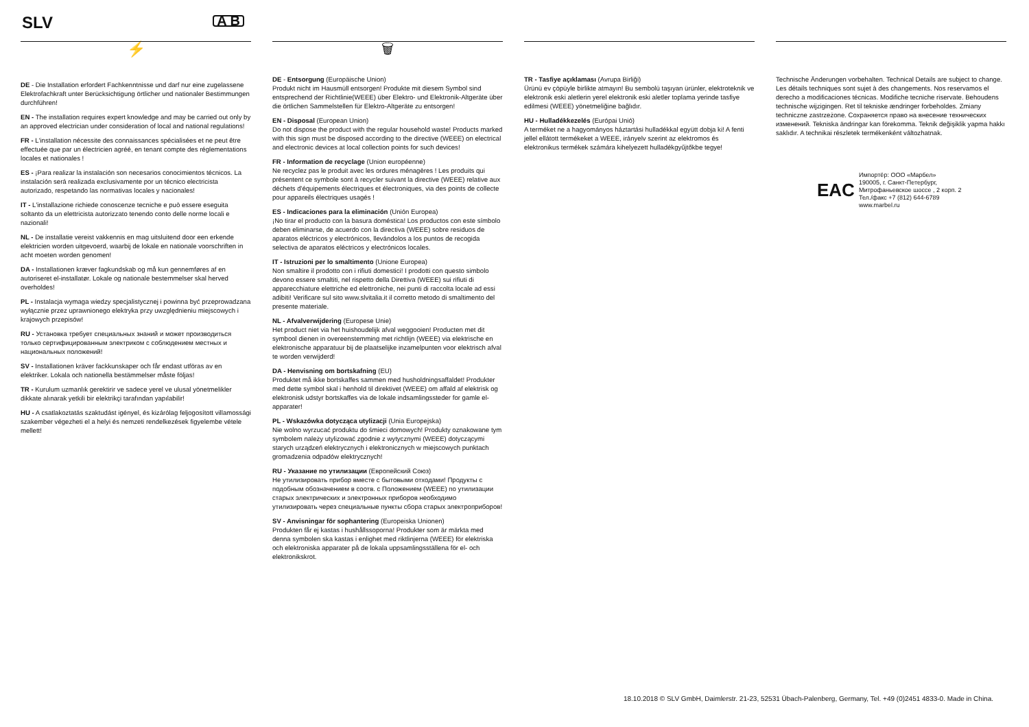SLV A B
⚡
DE - Die Installation erfordert Fachkenntnisse und darf nur eine zugelassene Elektrofachkraft unter Berücksichtigung örtlicher und nationaler Bestimmungen durchführen!
EN - The installation requires expert knowledge and may be carried out only by an approved electrician under consideration of local and national regulations!
FR - L'installation nécessite des connaissances spécialisées et ne peut être effectuée que par un électricien agréé, en tenant compte des réglementations locales et nationales !
ES - ¡Para realizar la instalación son necesarios conocimientos técnicos. La instalación será realizada exclusivamente por un técnico electricista autorizado, respetando las normativas locales y nacionales!
IT - L'installazione richiede conoscenze tecniche e può essere eseguita soltanto da un elettricista autorizzato tenendo conto delle norme locali e nazionali!
NL - De installatie vereist vakkennis en mag uitsluitend door een erkende elektricien worden uitgevoerd, waarbij de lokale en nationale voorschriften in acht moeten worden genomen!
DA - Installationen kræver fagkundskab og må kun gennemføres af en autoriseret el-installatør. Lokale og nationale bestemmelser skal herved overholdes!
PL - Instalacja wymaga wiedzy specjalistycznej i powinna być przeprowadzana wyłącznie przez uprawnionego elektryka przy uwzględnieniu miejscowych i krajowych przepisów!
RU - Установка требует специальных знаний и может производиться только сертифицированным электриком с соблюдением местных и национальных положений!
SV - Installationen kräver fackkunskaper och får endast utföras av en elektriker. Lokala och nationella bestämmelser måste följas!
TR - Kurulum uzmanlık gerektirir ve sadece yerel ve ulusal yönetmelikler dikkate alınarak yetkili bir elektrikçi tarafından yapılabilir!
HU - A csatlakoztatás szaktudást igényel, és kizárólag feljogosított villamossági szakember végezheti el a helyi és nemzeti rendelkezések figyelembe vétele mellett!
🗑
DE - Entsorgung (Europäische Union)
Produkt nicht im Hausmüll entsorgen! Produkte mit diesem Symbol sind entsprechend der Richtlinie(WEEE) über Elektro- und Elektronik-Altgeräte über die örtlichen Sammelstellen für Elektro-Altgeräte zu entsorgen!
EN - Disposal (European Union)
Do not dispose the product with the regular household waste! Products marked with this sign must be disposed according to the directive (WEEE) on electrical and electronic devices at local collection points for such devices!
FR - Information de recyclage (Union européenne)
Ne recyclez pas le produit avec les ordures ménagères ! Les produits qui présentent ce symbole sont à recycler suivant la directive (WEEE) relative aux déchets d'équipements électriques et électroniques, via des points de collecte pour appareils électriques usagés !
ES - Indicaciones para la eliminación (Unión Europea)
¡No tirar el producto con la basura doméstica! Los productos con este símbolo deben eliminarse, de acuerdo con la directiva (WEEE) sobre residuos de aparatos eléctricos y electrónicos, llevándolos a los puntos de recogida selectiva de aparatos eléctricos y electrónicos locales.
IT - Istruzioni per lo smaltimento (Unione Europea)
Non smaltire il prodotto con i rifiuti domestici! I prodotti con questo simbolo devono essere smaltiti, nel rispetto della Direttiva (WEEE) sui rifiuti di apparecchiature elettriche ed elettroniche, nei punti di raccolta locale ad essi adibiti! Verificare sul sito www.slvitalia.it il corretto metodo di smaltimento del presente materiale.
NL - Afvalverwijdering (Europese Unie)
Het product niet via het huishoudelijk afval weggooien! Producten met dit symbool dienen in overeenstemming met richtlijn (WEEE) via elektrische en elektronische apparatuur bij de plaatselijke inzamelpunten voor elektrisch afval te worden verwijderd!
DA - Henvisning om bortskafning (EU)
Produktet må ikke bortskaffes sammen med husholdningsaffaldet! Produkter med dette symbol skal i henhold til direktivet (WEEE) om affald af elektrisk og elektronisk udstyr bortskaffes via de lokale indsamlingssteder for gamle el-apparater!
PL - Wskazówka dotycząca utylizacji (Unia Europejska)
Nie wolno wyrzucać produktu do śmieci domowych! Produkty oznakowane tym symbolem należy utylizować zgodnie z wytycznymi (WEEE) dotyczącymi starych urządzeń elektrycznych i elektronicznych w miejscowych punktach gromadzenia odpadów elektrycznych!
RU - Указание по утилизации (Европейский Союз)
Не утилизировать прибор вместе с бытовыми отходами! Продукты с подобным обозначением в соотв. с Положением (WEEE) по утилизации старых электрических и электронных приборов необходимо утилизировать через специальные пункты сбора старых электроприборов!
SV - Anvisningar för sophantering (Europeiska Unionen)
Produkten får ej kastas i hushållssoporna! Produkter som är märkta med denna symbolen ska kastas i enlighet med riktlinjerna (WEEE) för elektriska och elektroniska apparater på de lokala uppsamlingsställena för el- och elektronikskrot.
TR - Tasfiye açıklaması (Avrupa Birliği)
Ürünü ev çöpüyle birlikte atmayın! Bu sembolü taşıyan ürünler, elektroteknik ve elektronik eski aletlerin yerel elektronik eski aletler toplama yerinde tasfiye edilmesi (WEEE) yönetmeliğine bağlıdır.
HU - Hulladékkezelés (Európai Unió)
A terméket ne a hagyományos háztartási hulladékkal együtt dobja ki! A fenti jellel ellátott termékeket a WEEE, irányelv szerint az elektromos és elektronikus termékek számára kihelyezett hulladékgyűjtőkbe tegye!
Technische Änderungen vorbehalten. Technical Details are subject to change. Les détails techniques sont sujet à des changements. Nos reservamos el derecho a modificaciones técnicas. Modifiche tecniche riservate. Behoudens technische wijzigingen. Ret til tekniske ændringer forbeholdes. Zmiany techniczne zastrzeżone. Сохраняется право на внесение технических изменений. Tekniska ändringar kan förekomma. Teknik değişiklik yapma hakkı saklıdır. A technikai részletek termékenként változhatnak.
EAC
Импортёр: ООО «Марбел»
190005, г. Санкт-Петербург,
Митрофаньевское шоссе , 2 корп. 2
Тел./факс +7 (812) 644-6789
www.marbel.ru
18.10.2018 © SLV GmbH, Daimlerstr. 21-23, 52531 Übach-Palenberg, Germany, Tel. +49 (0)2451 4833-0. Made in China.